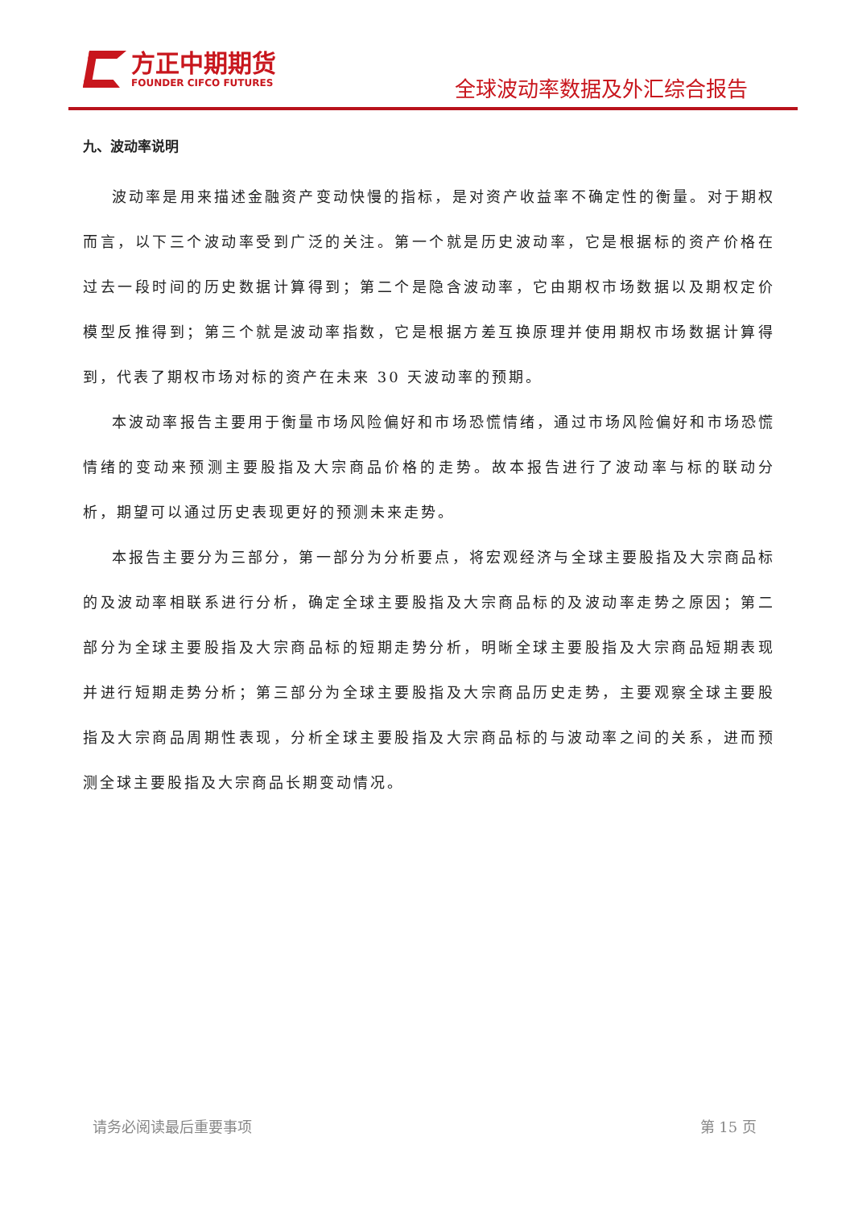方正中期期货
FOUNDER CIFCO FUTURES
全球波动率数据及外汇综合报告
九、波动率说明
波动率是用来描述金融资产变动快慢的指标，是对资产收益率不确定性的衡量。对于期权而言，以下三个波动率受到广泛的关注。第一个就是历史波动率，它是根据标的资产价格在过去一段时间的历史数据计算得到；第二个是隐含波动率，它由期权市场数据以及期权定价模型反推得到；第三个就是波动率指数，它是根据方差互换原理并使用期权市场数据计算得到，代表了期权市场对标的资产在未来 30 天波动率的预期。
本波动率报告主要用于衡量市场风险偏好和市场恐慌情绪，通过市场风险偏好和市场恐慌情绪的变动来预测主要股指及大宗商品价格的走势。故本报告进行了波动率与标的联动分析，期望可以通过历史表现更好的预测未来走势。
本报告主要分为三部分，第一部分为分析要点，将宏观经济与全球主要股指及大宗商品标的及波动率相联系进行分析，确定全球主要股指及大宗商品标的及波动率走势之原因；第二部分为全球主要股指及大宗商品标的短期走势分析，明晰全球主要股指及大宗商品短期表现并进行短期走势分析；第三部分为全球主要股指及大宗商品历史走势，主要观察全球主要股指及大宗商品周期性表现，分析全球主要股指及大宗商品标的与波动率之间的关系，进而预测全球主要股指及大宗商品长期变动情况。
请务必阅读最后重要事项 第 15 页